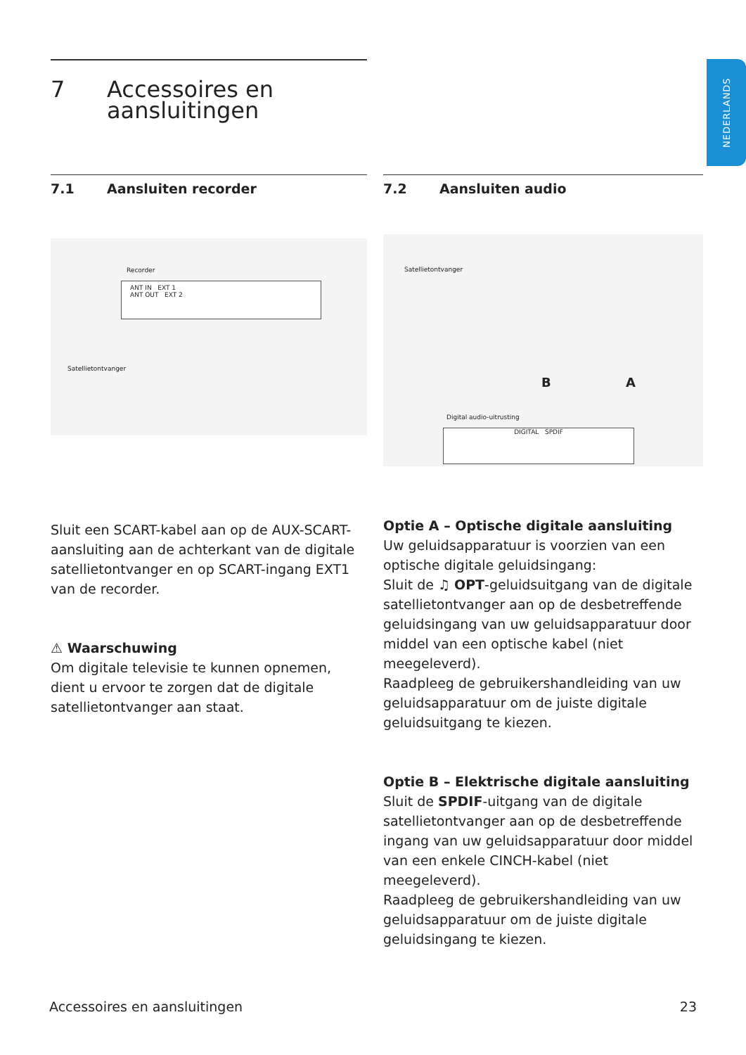NEDERLANDS
7 Accessoires en
aansluitingen
7.1 Aansluiten recorder
Recorder
ANT IN EXT 1
ANT OUT EXT 2
Satellietontvanger
Sluit een SCART-kabel aan op de AUX-SCART-aansluiting aan de achterkant van de digitale satellietontvanger en op SCART-ingang EXT1 van de recorder.
⚠ Waarschuwing
Om digitale televisie te kunnen opnemen, dient u ervoor te zorgen dat de digitale satellietontvanger aan staat.
7.2 Aansluiten audio
Satellietontvanger
B A
Digital audio-uitrusting
DIGITAL SPDIF
Optie A – Optische digitale aansluiting
Uw geluidsapparatuur is voorzien van een optische digitale geluidsingang:
Sluit de ♫ OPT-geluidsuitgang van de digitale satellietontvanger aan op de desbetreffende geluidsingang van uw geluidsapparatuur door middel van een optische kabel (niet meegeleverd).
Raadpleeg de gebruikershandleiding van uw geluidsapparatuur om de juiste digitale geluidsuitgang te kiezen.
Optie B – Elektrische digitale aansluiting
Sluit de SPDIF-uitgang van de digitale satellietontvanger aan op de desbetreffende ingang van uw geluidsapparatuur door middel van een enkele CINCH-kabel (niet meegeleverd).
Raadpleeg de gebruikershandleiding van uw geluidsapparatuur om de juiste digitale geluidsingang te kiezen.
Accessoires en aansluitingen 23